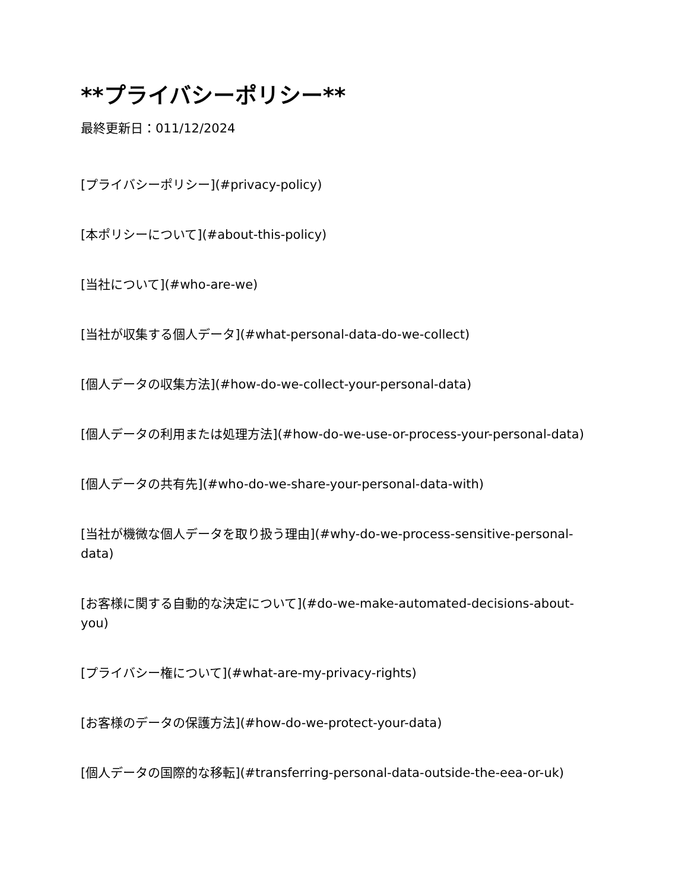**プライバシーポリシー**
最終更新日：011/12/2024
[プライバシーポリシー](#privacy-policy)
[本ポリシーについて](#about-this-policy)
[当社について](#who-are-we)
[当社が収集する個人データ](#what-personal-data-do-we-collect)
[個人データの収集方法](#how-do-we-collect-your-personal-data)
[個人データの利用または処理方法](#how-do-we-use-or-process-your-personal-data)
[個人データの共有先](#who-do-we-share-your-personal-data-with)
[当社が機微な個人データを取り扱う理由](#why-do-we-process-sensitive-personal-data)
[お客様に関する自動的な決定について](#do-we-make-automated-decisions-about-you)
[プライバシー権について](#what-are-my-privacy-rights)
[お客様のデータの保護方法](#how-do-we-protect-your-data)
[個人データの国際的な移転](#transferring-personal-data-outside-the-eea-or-uk)